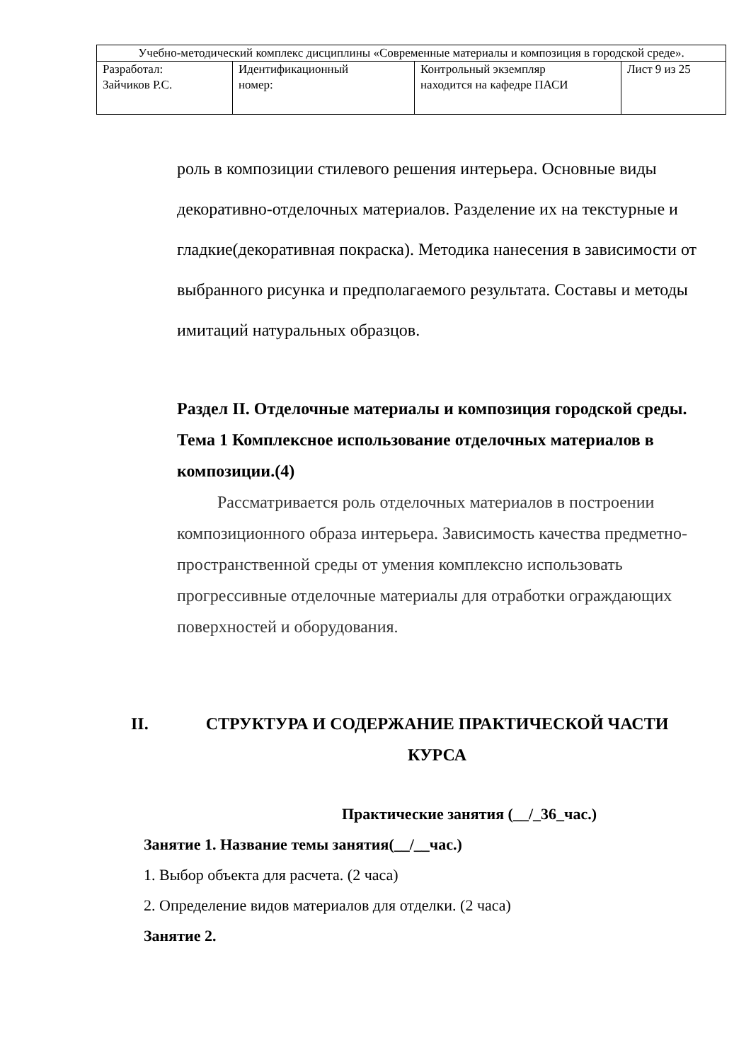| Учебно-методический комплекс дисциплины «Современные материалы и композиция в городской среде». | | | |
| Разработал: Зайчиков Р.С. | Идентификационный номер: | Контрольный экземпляр находится на кафедре ПАСИ | Лист 9 из 25 |
роль в композиции стилевого решения интерьера. Основные виды декоративно-отделочных материалов. Разделение их на текстурные и гладкие(декоративная покраска). Методика нанесения в зависимости от выбранного рисунка и предполагаемого результата. Составы и методы имитаций натуральных образцов.
Раздел II. Отделочные материалы и композиция городской среды.
Тема 1 Комплексное использование отделочных материалов в композиции.(4)
Рассматривается роль отделочных материалов в построении композиционного образа интерьера. Зависимость качества предметно-пространственной среды от умения комплексно использовать прогрессивные отделочные материалы для отработки ограждающих поверхностей и оборудования.
II. СТРУКТУРА И СОДЕРЖАНИЕ ПРАКТИЧЕСКОЙ ЧАСТИ
КУРСА
Практические занятия (__/_36_час.)
Занятие 1. Название темы занятия(__/__час.)
1. Выбор объекта для расчета. (2 часа)
2. Определение видов материалов для отделки. (2 часа)
Занятие 2.